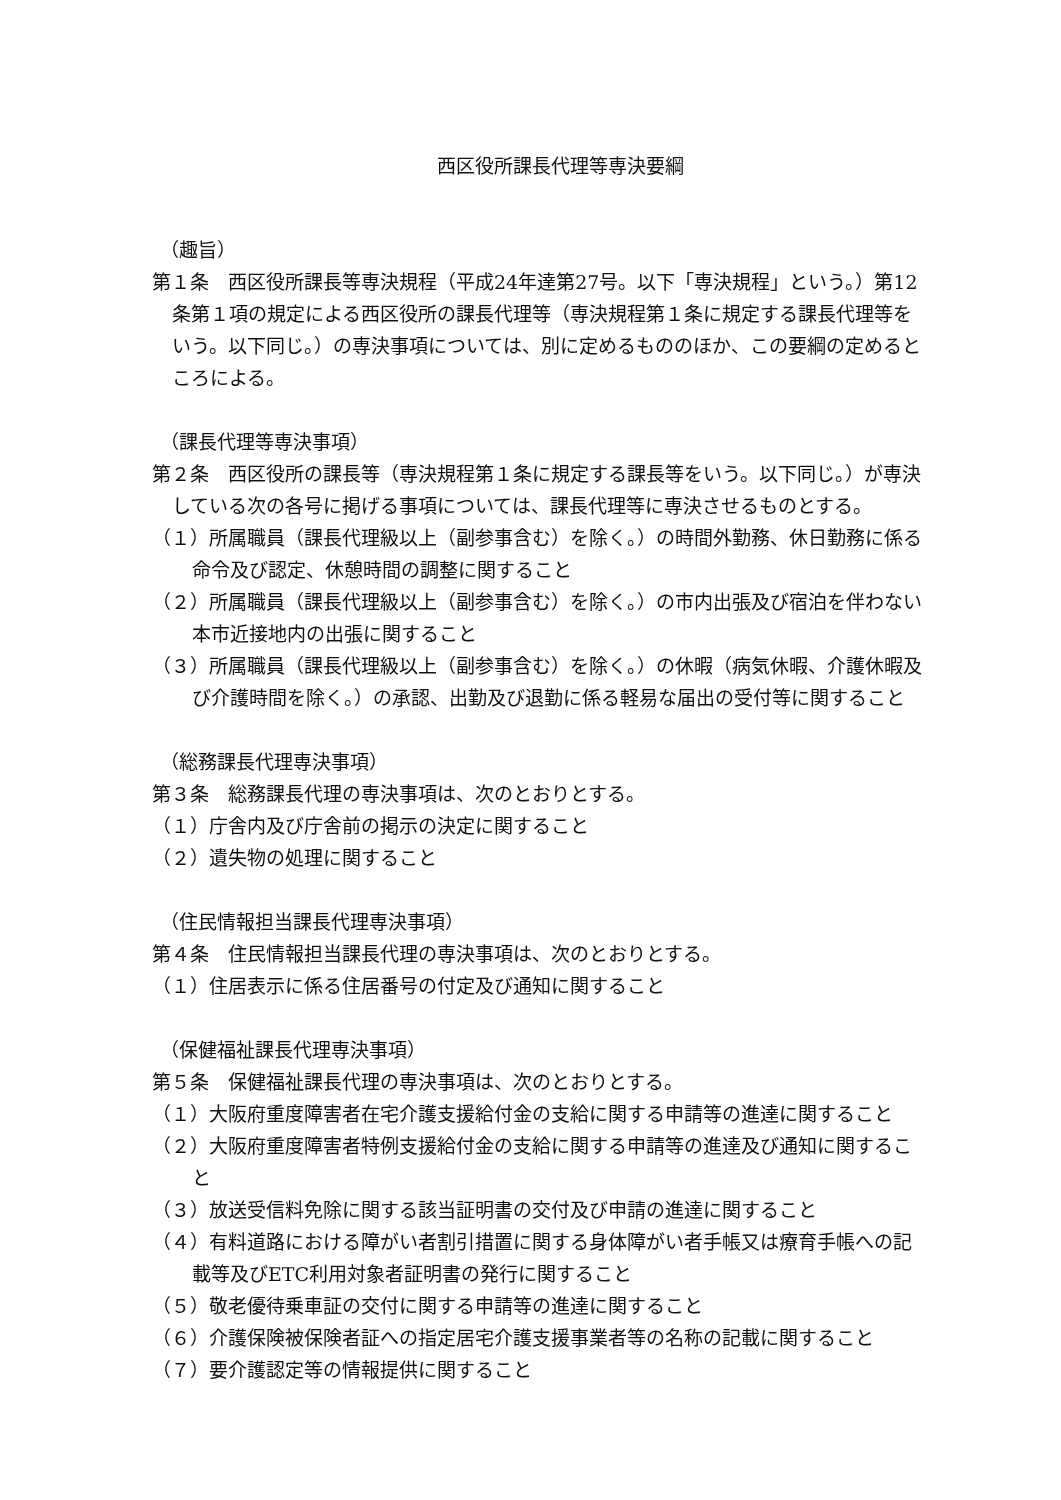西区役所課長代理等専決要綱
（趣旨）
第１条　西区役所課長等専決規程（平成24年達第27号。以下「専決規程」という。）第12条第１項の規定による西区役所の課長代理等（専決規程第１条に規定する課長代理等をいう。以下同じ。）の専決事項については、別に定めるもののほか、この要綱の定めるところによる。
（課長代理等専決事項）
第２条　西区役所の課長等（専決規程第１条に規定する課長等をいう。以下同じ。）が専決している次の各号に掲げる事項については、課長代理等に専決させるものとする。
（１）所属職員（課長代理級以上（副参事含む）を除く。）の時間外勤務、休日勤務に係る命令及び認定、休憩時間の調整に関すること
（２）所属職員（課長代理級以上（副参事含む）を除く。）の市内出張及び宿泊を伴わない本市近接地内の出張に関すること
（３）所属職員（課長代理級以上（副参事含む）を除く。）の休暇（病気休暇、介護休暇及び介護時間を除く。）の承認、出勤及び退勤に係る軽易な届出の受付等に関すること
（総務課長代理専決事項）
第３条　総務課長代理の専決事項は、次のとおりとする。
（１）庁舎内及び庁舎前の掲示の決定に関すること
（２）遺失物の処理に関すること
（住民情報担当課長代理専決事項）
第４条　住民情報担当課長代理の専決事項は、次のとおりとする。
（１）住居表示に係る住居番号の付定及び通知に関すること
（保健福祉課長代理専決事項）
第５条　保健福祉課長代理の専決事項は、次のとおりとする。
（１）大阪府重度障害者在宅介護支援給付金の支給に関する申請等の進達に関すること
（２）大阪府重度障害者特例支援給付金の支給に関する申請等の進達及び通知に関すること
（３）放送受信料免除に関する該当証明書の交付及び申請の進達に関すること
（４）有料道路における障がい者割引措置に関する身体障がい者手帳又は療育手帳への記載等及びETC利用対象者証明書の発行に関すること
（５）敬老優待乗車証の交付に関する申請等の進達に関すること
（６）介護保険被保険者証への指定居宅介護支援事業者等の名称の記載に関すること
（７）要介護認定等の情報提供に関すること